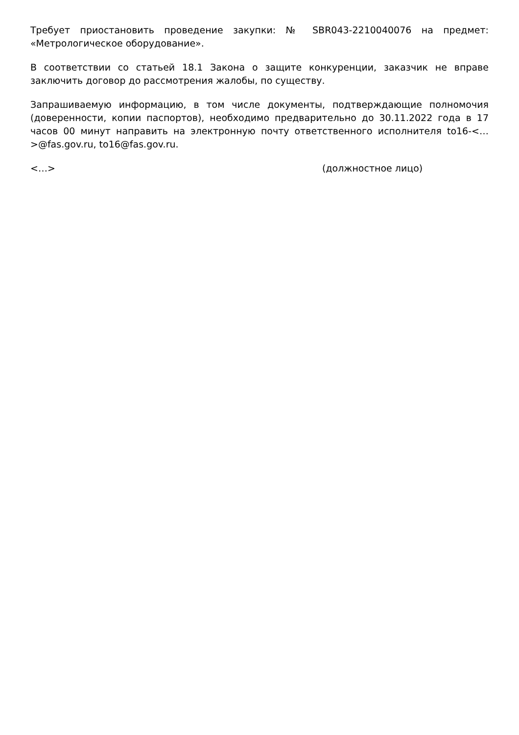Требует приостановить проведение закупки: № SBR043-2210040076 на предмет: «Метрологическое оборудование».
В соответствии со статьей 18.1 Закона о защите конкуренции, заказчик не вправе заключить договор до рассмотрения жалобы, по существу.
Запрашиваемую информацию, в том числе документы, подтверждающие полномочия (доверенности, копии паспортов), необходимо предварительно до 30.11.2022 года в 17 часов 00 минут направить на электронную почту ответственного исполнителя to16-<…>@fas.gov.ru, to16@fas.gov.ru.
<…> (должностное лицо)